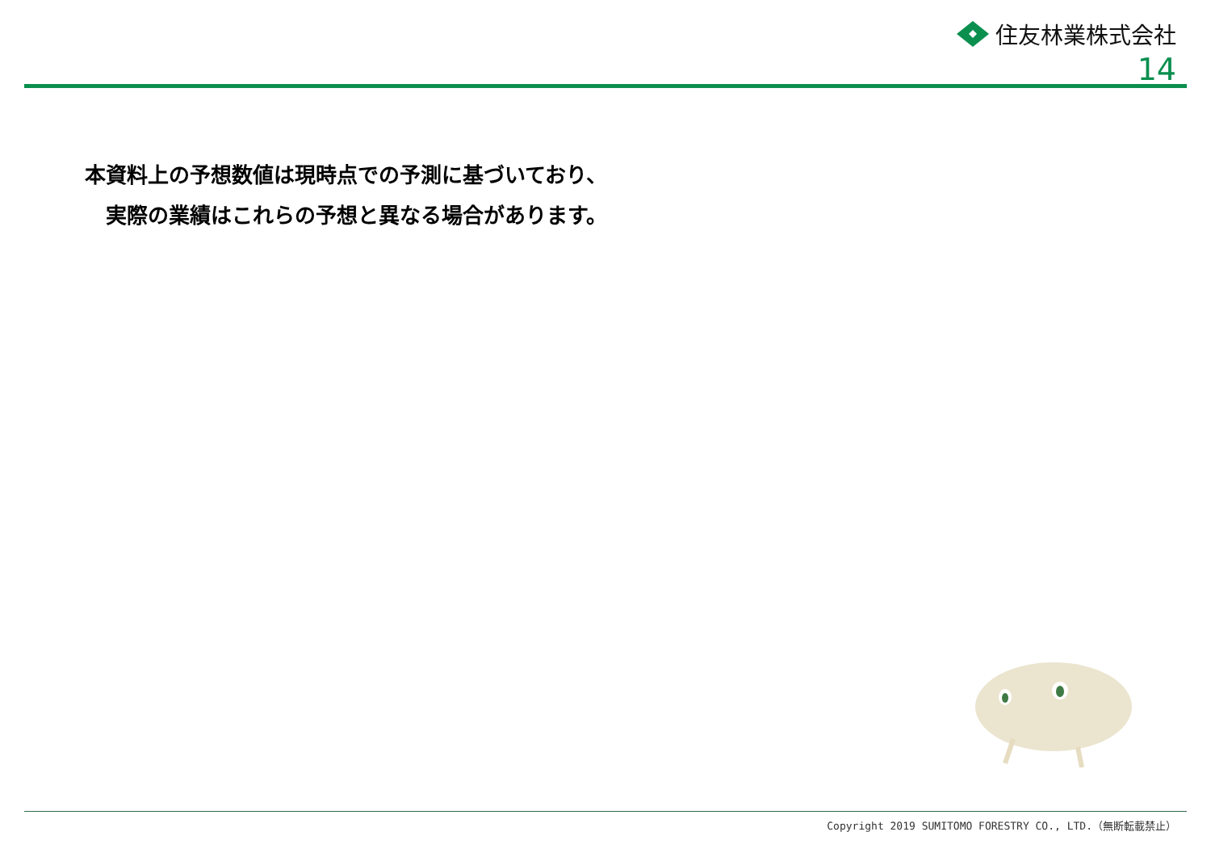住友林業株式会社
14
本資料上の予想数値は現時点での予測に基づいており、
実際の業績はこれらの予想と異なる場合があります。
Copyright 2019 SUMITOMO FORESTRY CO., LTD.（無断転載禁止）